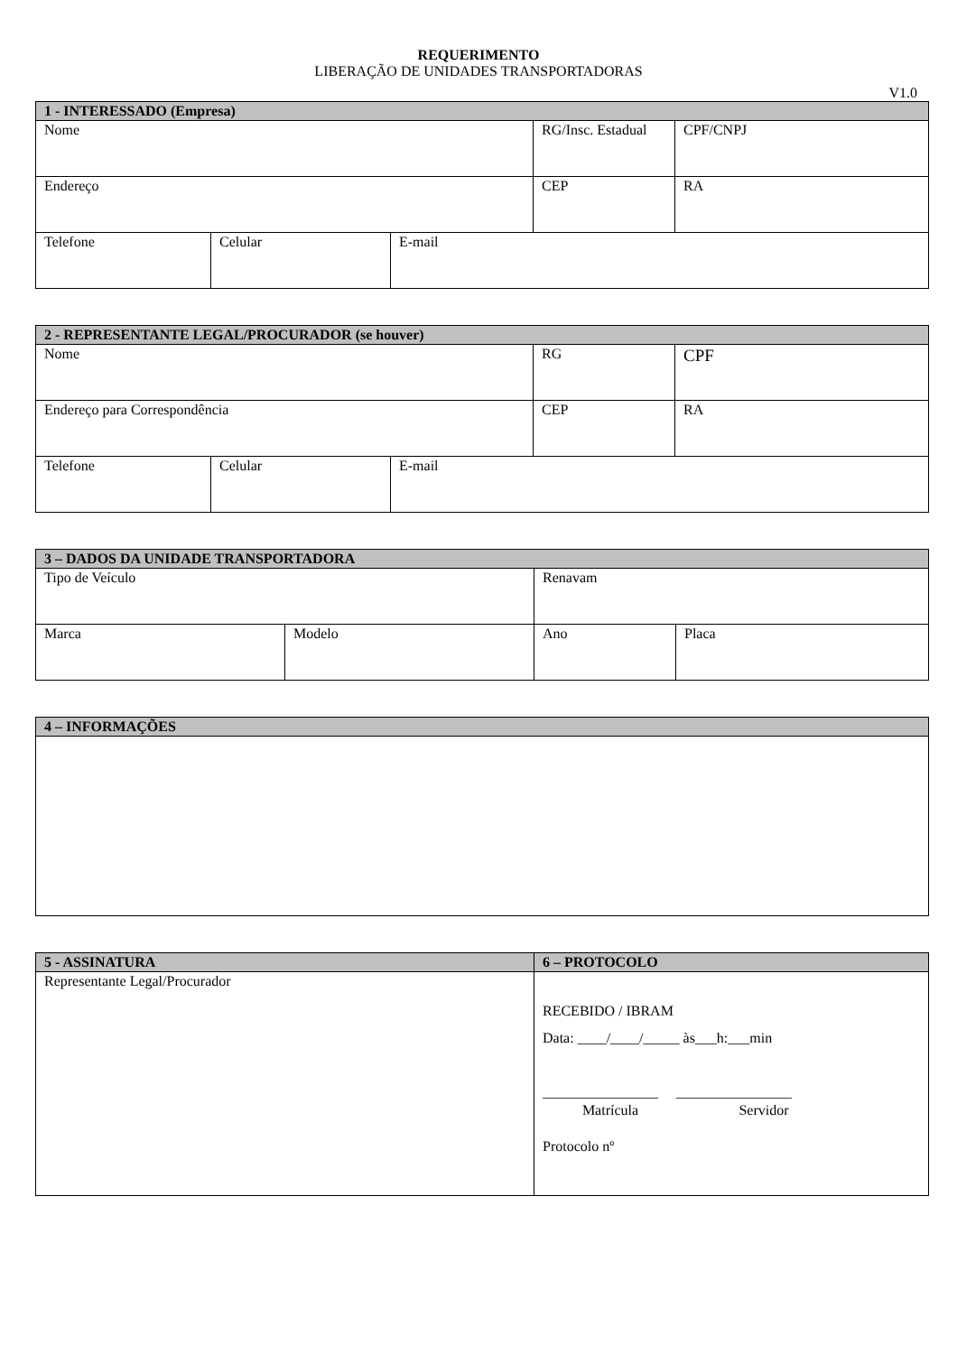REQUERIMENTO
LIBERAÇÃO DE UNIDADES TRANSPORTADORAS
V1.0
| 1 - INTERESSADO (Empresa) | | | | |
| --- | --- | --- | --- | --- |
| Nome | | | RG/Insc. Estadual | CPF/CNPJ |
| Endereço | | | CEP | RA |
| Telefone | Celular | E-mail | | |
| 2 - REPRESENTANTE LEGAL/PROCURADOR (se houver) | | | | |
| --- | --- | --- | --- | --- |
| Nome | | | RG | CPF |
| Endereço para Correspondência | | | CEP | RA |
| Telefone | Celular | E-mail | | |
| 3 – DADOS DA UNIDADE TRANSPORTADORA | | | |
| --- | --- | --- | --- |
| Tipo de Veículo | | Renavam | |
| Marca | Modelo | Ano | Placa |
| 4 – INFORMAÇÕES |
| --- |
| 5 - ASSINATURA | 6 – PROTOCOLO |
| --- | --- |
| Representante Legal/Procurador | RECEBIDO / IBRAM Data: ____/____/_____ às___h:___min ________________ ________________ Matrícula Servidor Protocolo nº |